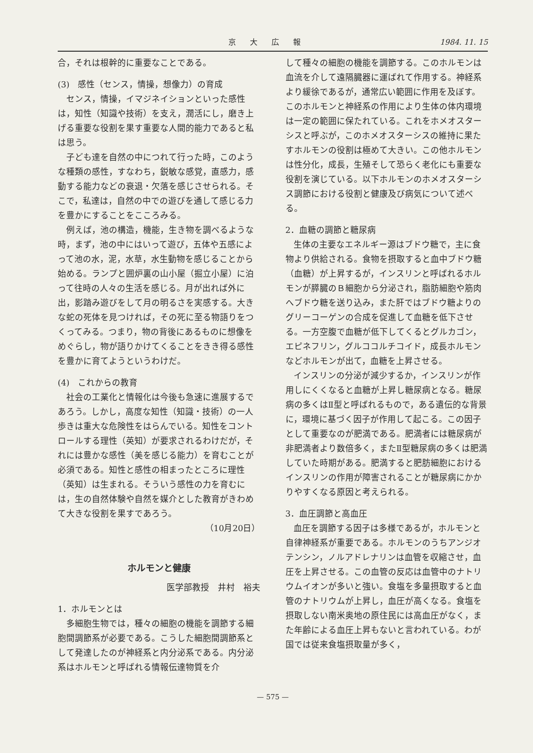京大広報 1984. 11. 15
合，それは根幹的に重要なことである。
(3)　感性（センス，情操，想像力）の育成
センス，情操，イマジネイションといった感性は，知性（知識や技術）を支え，潤活にし，磨き上げる重要な役割を果す重要な人間的能力であると私は思う。
子ども達を自然の中につれて行った時，このような種類の感性，すなわち，鋭敏な感覚，直感力，感動する能力などの衰退・欠落を感じさせられる。そこで，私達は，自然の中での遊びを通して感じる力を豊かにすることをこころみる。
例えば，池の構造，機能，生き物を調べるような時，まず，池の中にはいって遊び，五体や五感によって池の水，泥，水草，水生動物を感じることから始める。ランプと囲炉裏の山小屋（掘立小屋）に泊って往時の人々の生活を感じる。月が出れば外に出，影踏み遊びをして月の明るさを実感する。大きな蛇の死体を見つければ，その死に至る物語りをつくってみる。つまり，物の背後にあるものに想像をめぐらし，物が語りかけてくることをきき得る感性を豊かに育てようというわけだ。
(4)　これからの教育
社会の工業化と情報化は今後も急速に進展するであろう。しかし，高度な知性（知識・技術）の一人歩きは重大な危険性をはらんでいる。知性をコントロールする理性（英知）が要求されるわけだが，それには豊かな感性（美を感じる能力）を育むことが必須である。知性と感性の相まったところに理性（英知）は生まれる。そういう感性の力を育むには，生の自然体験や自然を媒介とした教育がきわめて大きな役割を果すであろう。
（10月20日）
ホルモンと健康
医学部教授　井村　裕夫
1．ホルモンとは
多細胞生物では，種々の細胞の機能を調節する細胞間調節系が必要である。こうした細胞間調節系として発達したのが神経系と内分泌系である。内分泌系はホルモンと呼ばれる情報伝達物質を介
して種々の細胞の機能を調節する。このホルモンは血流を介して遠隔臓器に運ばれて作用する。神経系より緩徐であるが，通常広い範囲に作用を及ぼす。このホルモンと神経系の作用により生体の体内環境は一定の範囲に保たれている。これをホメオスターシスと呼ぶが，このホメオスターシスの維持に果たすホルモンの役割は極めて大きい。この他ホルモンは性分化，成長，生殖そして恐らく老化にも重要な役割を演じている。以下ホルモンのホメオスターシス調節における役割と健康及び病気について述べる。
2．血糖の調節と糖尿病
生体の主要なエネルギー源はブドウ糖で，主に食物より供給される。食物を摂取すると血中ブドウ糖（血糖）が上昇するが，インスリンと呼ばれるホルモンが膵臓のＢ細胞から分泌され，脂肪細胞や筋肉へブドウ糖を送り込み，また肝ではブドウ糖よりのグリーコーゲンの合成を促進して血糖を低下させる。一方空腹で血糖が低下してくるとグルカゴン，エピネフリン，グルココルチコイド，成長ホルモンなどホルモンが出て，血糖を上昇させる。
インスリンの分泌が減少するか，インスリンが作用しにくくなると血糖が上昇し糖尿病となる。糖尿病の多くはⅡ型と呼ばれるもので，ある遺伝的な背景に，環境に基づく因子が作用して起こる。この因子として重要なのが肥満である。肥満者には糖尿病が非肥満者より数倍多く，またⅡ型糖尿病の多くは肥満していた時期がある。肥満すると肥肪細胞におけるインスリンの作用が障害されることが糖尿病にかかりやすくなる原因と考えられる。
3．血圧調節と高血圧
血圧を調節する因子は多様であるが，ホルモンと自律神経系が重要である。ホルモンのうちアンジオテンシン，ノルアドレナリンは血管を収縮させ，血圧を上昇させる。この血管の反応は血管中のナトリウムイオンが多いと強い。食塩を多量摂取すると血管のナトリウムが上昇し，血圧が高くなる。食塩を摂取しない南米奥地の原住民には高血圧がなく，また年齢による血圧上昇もないと言われている。わが国では従来食塩摂取量が多く，
— 575 —